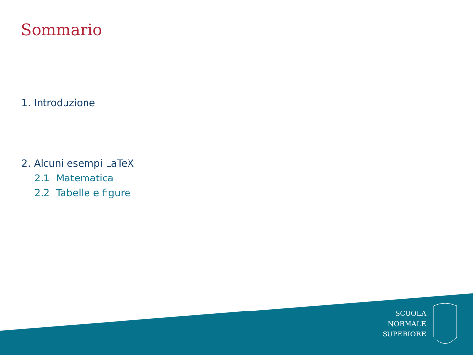Sommario
1. Introduzione
2. Alcuni esempi LaTeX
2.1 Matematica
2.2 Tabelle e figure
SCUOLA
NORMALE
SUPERIORE